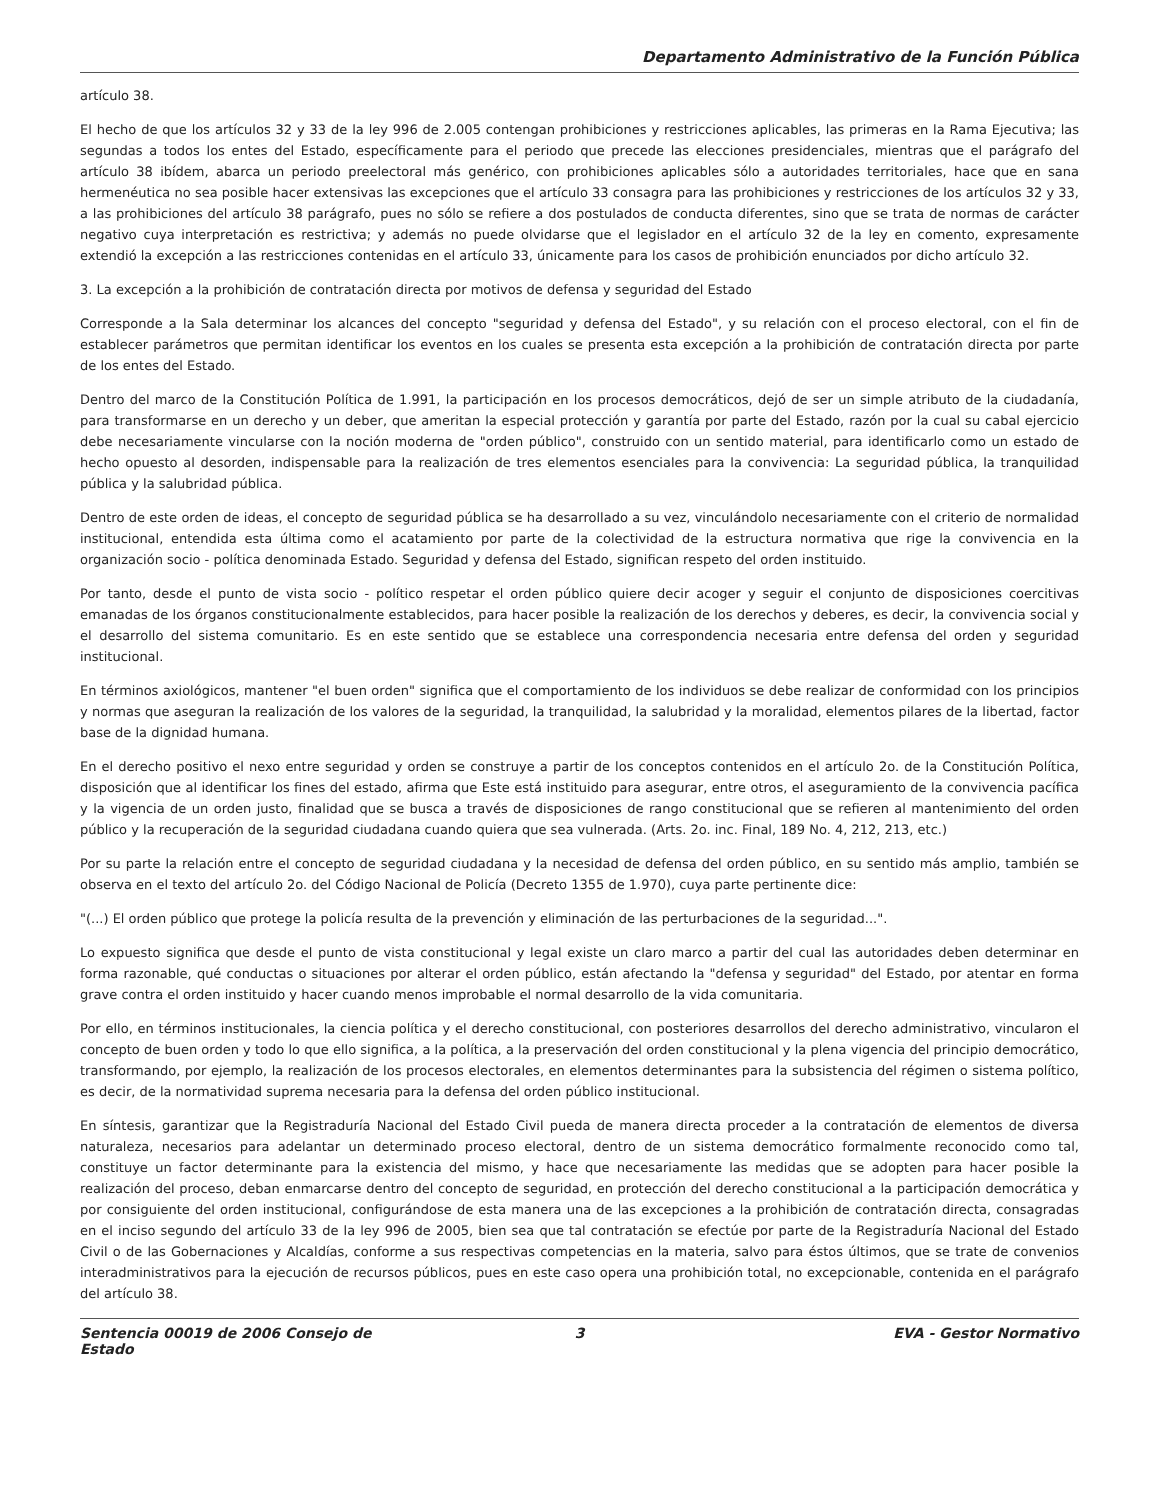Departamento Administrativo de la Función Pública
artículo 38.
El hecho de que los artículos 32 y 33 de la ley 996 de 2.005 contengan prohibiciones y restricciones aplicables, las primeras en la Rama Ejecutiva; las segundas a todos los entes del Estado, específicamente para el periodo que precede las elecciones presidenciales, mientras que el parágrafo del artículo 38 ibídem, abarca un periodo preelectoral más genérico, con prohibiciones aplicables sólo a autoridades territoriales, hace que en sana hermenéutica no sea posible hacer extensivas las excepciones que el artículo 33 consagra para las prohibiciones y restricciones de los artículos 32 y 33, a las prohibiciones del artículo 38 parágrafo, pues no sólo se refiere a dos postulados de conducta diferentes, sino que se trata de normas de carácter negativo cuya interpretación es restrictiva; y además no puede olvidarse que el legislador en el artículo 32 de la ley en comento, expresamente extendió la excepción a las restricciones contenidas en el artículo 33, únicamente para los casos de prohibición enunciados por dicho artículo 32.
3. La excepción a la prohibición de contratación directa por motivos de defensa y seguridad del Estado
Corresponde a la Sala determinar los alcances del concepto "seguridad y defensa del Estado", y su relación con el proceso electoral, con el fin de establecer parámetros que permitan identificar los eventos en los cuales se presenta esta excepción a la prohibición de contratación directa por parte de los entes del Estado.
Dentro del marco de la Constitución Política de 1.991, la participación en los procesos democráticos, dejó de ser un simple atributo de la ciudadanía, para transformarse en un derecho y un deber, que ameritan la especial protección y garantía por parte del Estado, razón por la cual su cabal ejercicio debe necesariamente vincularse con la noción moderna de "orden público", construido con un sentido material, para identificarlo como un estado de hecho opuesto al desorden, indispensable para la realización de tres elementos esenciales para la convivencia: La seguridad pública, la tranquilidad pública y la salubridad pública.
Dentro de este orden de ideas, el concepto de seguridad pública se ha desarrollado a su vez, vinculándolo necesariamente con el criterio de normalidad institucional, entendida esta última como el acatamiento por parte de la colectividad de la estructura normativa que rige la convivencia en la organización socio - política denominada Estado. Seguridad y defensa del Estado, significan respeto del orden instituido.
Por tanto, desde el punto de vista socio - político respetar el orden público quiere decir acoger y seguir el conjunto de disposiciones coercitivas emanadas de los órganos constitucionalmente establecidos, para hacer posible la realización de los derechos y deberes, es decir, la convivencia social y el desarrollo del sistema comunitario. Es en este sentido que se establece una correspondencia necesaria entre defensa del orden y seguridad institucional.
En términos axiológicos, mantener "el buen orden" significa que el comportamiento de los individuos se debe realizar de conformidad con los principios y normas que aseguran la realización de los valores de la seguridad, la tranquilidad, la salubridad y la moralidad, elementos pilares de la libertad, factor base de la dignidad humana.
En el derecho positivo el nexo entre seguridad y orden se construye a partir de los conceptos contenidos en el artículo 2o. de la Constitución Política, disposición que al identificar los fines del estado, afirma que Este está instituido para asegurar, entre otros, el aseguramiento de la convivencia pacífica y la vigencia de un orden justo, finalidad que se busca a través de disposiciones de rango constitucional que se refieren al mantenimiento del orden público y la recuperación de la seguridad ciudadana cuando quiera que sea vulnerada. (Arts. 2o. inc. Final, 189 No. 4, 212, 213, etc.)
Por su parte la relación entre el concepto de seguridad ciudadana y la necesidad de defensa del orden público, en su sentido más amplio, también se observa en el texto del artículo 2o. del Código Nacional de Policía (Decreto 1355 de 1.970), cuya parte pertinente dice:
"(...) El orden público que protege la policía resulta de la prevención y eliminación de las perturbaciones de la seguridad...".
Lo expuesto significa que desde el punto de vista constitucional y legal existe un claro marco a partir del cual las autoridades deben determinar en forma razonable, qué conductas o situaciones por alterar el orden público, están afectando la "defensa y seguridad" del Estado, por atentar en forma grave contra el orden instituido y hacer cuando menos improbable el normal desarrollo de la vida comunitaria.
Por ello, en términos institucionales, la ciencia política y el derecho constitucional, con posteriores desarrollos del derecho administrativo, vincularon el concepto de buen orden y todo lo que ello significa, a la política, a la preservación del orden constitucional y la plena vigencia del principio democrático, transformando, por ejemplo, la realización de los procesos electorales, en elementos determinantes para la subsistencia del régimen o sistema político, es decir, de la normatividad suprema necesaria para la defensa del orden público institucional.
En síntesis, garantizar que la Registraduría Nacional del Estado Civil pueda de manera directa proceder a la contratación de elementos de diversa naturaleza, necesarios para adelantar un determinado proceso electoral, dentro de un sistema democrático formalmente reconocido como tal, constituye un factor determinante para la existencia del mismo, y hace que necesariamente las medidas que se adopten para hacer posible la realización del proceso, deban enmarcarse dentro del concepto de seguridad, en protección del derecho constitucional a la participación democrática y por consiguiente del orden institucional, configurándose de esta manera una de las excepciones a la prohibición de contratación directa, consagradas en el inciso segundo del artículo 33 de la ley 996 de 2005, bien sea que tal contratación se efectúe por parte de la Registraduría Nacional del Estado Civil o de las Gobernaciones y Alcaldías, conforme a sus respectivas competencias en la materia, salvo para éstos últimos, que se trate de convenios interadministrativos para la ejecución de recursos públicos, pues en este caso opera una prohibición total, no excepcionable, contenida en el parágrafo del artículo 38.
Sentencia 00019 de 2006 Consejo de Estado
3 EVA - Gestor Normativo